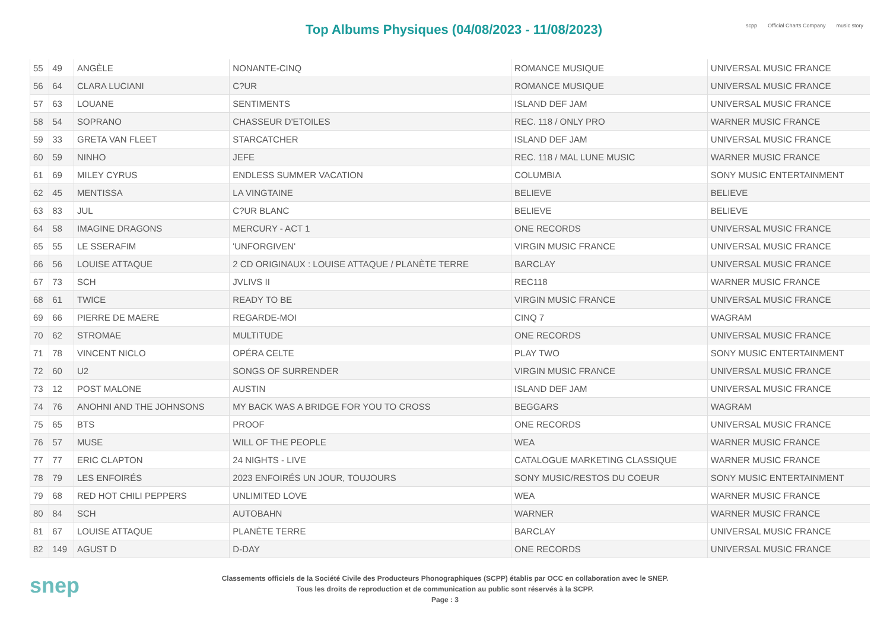Top Albums Physiques (04/08/2023 - 11/08/2023)
scpp Official Charts Company music story
| 55 | 49 | ANGÈLE | NONANTE-CINQ | ROMANCE MUSIQUE | UNIVERSAL MUSIC FRANCE |
| 56 | 64 | CLARA LUCIANI | C?UR | ROMANCE MUSIQUE | UNIVERSAL MUSIC FRANCE |
| 57 | 63 | LOUANE | SENTIMENTS | ISLAND DEF JAM | UNIVERSAL MUSIC FRANCE |
| 58 | 54 | SOPRANO | CHASSEUR D'ETOILES | REC. 118 / ONLY PRO | WARNER MUSIC FRANCE |
| 59 | 33 | GRETA VAN FLEET | STARCATCHER | ISLAND DEF JAM | UNIVERSAL MUSIC FRANCE |
| 60 | 59 | NINHO | JEFE | REC. 118 / MAL LUNE MUSIC | WARNER MUSIC FRANCE |
| 61 | 69 | MILEY CYRUS | ENDLESS SUMMER VACATION | COLUMBIA | SONY MUSIC ENTERTAINMENT |
| 62 | 45 | MENTISSA | LA VINGTAINE | BELIEVE | BELIEVE |
| 63 | 83 | JUL | C?UR BLANC | BELIEVE | BELIEVE |
| 64 | 58 | IMAGINE DRAGONS | MERCURY - ACT 1 | ONE RECORDS | UNIVERSAL MUSIC FRANCE |
| 65 | 55 | LE SSERAFIM | 'UNFORGIVEN' | VIRGIN MUSIC FRANCE | UNIVERSAL MUSIC FRANCE |
| 66 | 56 | LOUISE ATTAQUE | 2 CD ORIGINAUX : LOUISE ATTAQUE / PLANÈTE TERRE | BARCLAY | UNIVERSAL MUSIC FRANCE |
| 67 | 73 | SCH | JVLIVS II | REC118 | WARNER MUSIC FRANCE |
| 68 | 61 | TWICE | READY TO BE | VIRGIN MUSIC FRANCE | UNIVERSAL MUSIC FRANCE |
| 69 | 66 | PIERRE DE MAERE | REGARDE-MOI | CINQ 7 | WAGRAM |
| 70 | 62 | STROMAE | MULTITUDE | ONE RECORDS | UNIVERSAL MUSIC FRANCE |
| 71 | 78 | VINCENT NICLO | OPÉRA CELTE | PLAY TWO | SONY MUSIC ENTERTAINMENT |
| 72 | 60 | U2 | SONGS OF SURRENDER | VIRGIN MUSIC FRANCE | UNIVERSAL MUSIC FRANCE |
| 73 | 12 | POST MALONE | AUSTIN | ISLAND DEF JAM | UNIVERSAL MUSIC FRANCE |
| 74 | 76 | ANOHNI AND THE JOHNSONS | MY BACK WAS A BRIDGE FOR YOU TO CROSS | BEGGARS | WAGRAM |
| 75 | 65 | BTS | PROOF | ONE RECORDS | UNIVERSAL MUSIC FRANCE |
| 76 | 57 | MUSE | WILL OF THE PEOPLE | WEA | WARNER MUSIC FRANCE |
| 77 | 77 | ERIC CLAPTON | 24 NIGHTS - LIVE | CATALOGUE MARKETING CLASSIQUE | WARNER MUSIC FRANCE |
| 78 | 79 | LES ENFOIRÉS | 2023 ENFOIRÉS UN JOUR, TOUJOURS | SONY MUSIC/RESTOS DU COEUR | SONY MUSIC ENTERTAINMENT |
| 79 | 68 | RED HOT CHILI PEPPERS | UNLIMITED LOVE | WEA | WARNER MUSIC FRANCE |
| 80 | 84 | SCH | AUTOBAHN | WARNER | WARNER MUSIC FRANCE |
| 81 | 67 | LOUISE ATTAQUE | PLANÈTE TERRE | BARCLAY | UNIVERSAL MUSIC FRANCE |
| 82 | 149 | AGUST D | D-DAY | ONE RECORDS | UNIVERSAL MUSIC FRANCE |
snep
Classements officiels de la Société Civile des Producteurs Phonographiques (SCPP) établis par OCC en collaboration avec le SNEP.
Tous les droits de reproduction et de communication au public sont réservés à la SCPP.
Page : 3